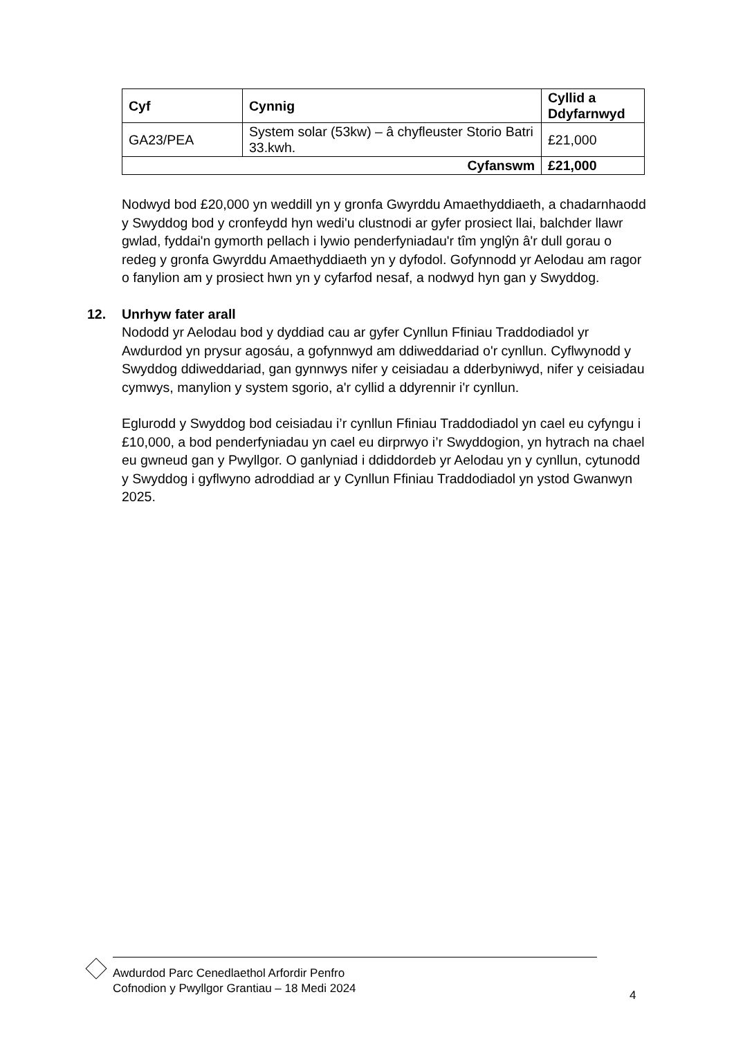| Cyf | Cynnig | Cyllid a Ddyfarnwyd |
| --- | --- | --- |
| GA23/PEA | System solar (53kw) – â chyfleuster Storio Batri 33.kwh. | £21,000 |
| Cyfanswm | | £21,000 |
Nodwyd bod £20,000 yn weddill yn y gronfa Gwyrddu Amaethyddiaeth, a chadarnhaodd y Swyddog bod y cronfeydd hyn wedi'u clustnodi ar gyfer prosiect llai, balchder llawr gwlad, fyddai'n gymorth pellach i lywio penderfyniadau'r tîm ynglŷn â'r dull gorau o redeg y gronfa Gwyrddu Amaethyddiaeth yn y dyfodol. Gofynnodd yr Aelodau am ragor o fanylion am y prosiect hwn yn y cyfarfod nesaf, a nodwyd hyn gan y Swyddog.
12. Unrhyw fater arall
Nododd yr Aelodau bod y dyddiad cau ar gyfer Cynllun Ffiniau Traddodiadol yr Awdurdod yn prysur agosáu, a gofynnwyd am ddiweddariad o'r cynllun. Cyflwynodd y Swyddog ddiweddariad, gan gynnwys nifer y ceisiadau a dderbyniwyd, nifer y ceisiadau cymwys, manylion y system sgorio, a'r cyllid a ddyrennir i'r cynllun.
Eglurodd y Swyddog bod ceisiadau i’r cynllun Ffiniau Traddodiadol yn cael eu cyfyngu i £10,000, a bod penderfyniadau yn cael eu dirprwyo i’r Swyddogion, yn hytrach na chael eu gwneud gan y Pwyllgor. O ganlyniad i ddiddordeb yr Aelodau yn y cynllun, cytunodd y Swyddog i gyflwyno adroddiad ar y Cynllun Ffiniau Traddodiadol yn ystod Gwanwyn 2025.
Awdurdod Parc Cenedlaethol Arfordir Penfro
Cofnodion y Pwyllgor Grantiau – 18 Medi 2024
4